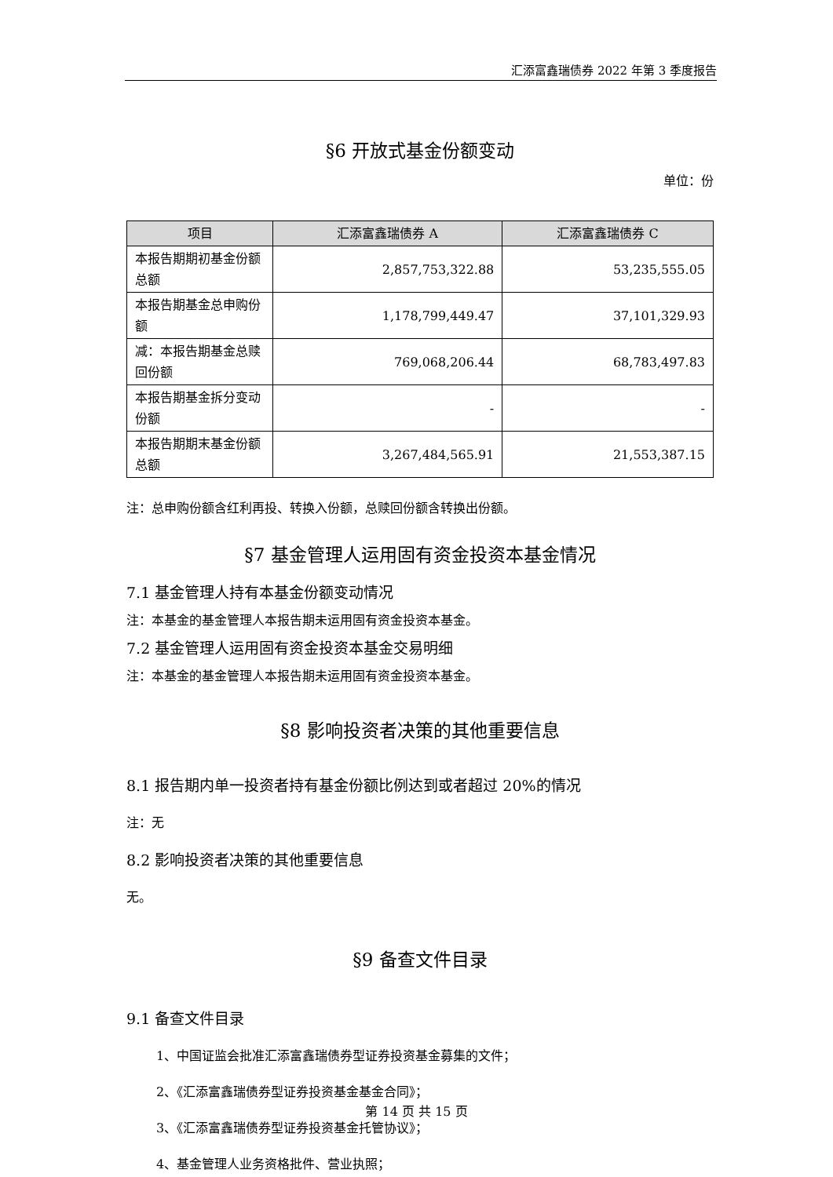汇添富鑫瑞债券 2022 年第 3 季度报告
§6 开放式基金份额变动
单位：份
| 项目 | 汇添富鑫瑞债券 A | 汇添富鑫瑞债券 C |
| --- | --- | --- |
| 本报告期期初基金份额总额 | 2,857,753,322.88 | 53,235,555.05 |
| 本报告期基金总申购份额 | 1,178,799,449.47 | 37,101,329.93 |
| 减：本报告期基金总赎回份额 | 769,068,206.44 | 68,783,497.83 |
| 本报告期基金拆分变动份额 | - | - |
| 本报告期期末基金份额总额 | 3,267,484,565.91 | 21,553,387.15 |
注：总申购份额含红利再投、转换入份额，总赎回份额含转换出份额。
§7 基金管理人运用固有资金投资本基金情况
7.1 基金管理人持有本基金份额变动情况
注：本基金的基金管理人本报告期未运用固有资金投资本基金。
7.2 基金管理人运用固有资金投资本基金交易明细
注：本基金的基金管理人本报告期未运用固有资金投资本基金。
§8 影响投资者决策的其他重要信息
8.1 报告期内单一投资者持有基金份额比例达到或者超过 20%的情况
注：无
8.2 影响投资者决策的其他重要信息
无。
§9 备查文件目录
9.1 备查文件目录
1、中国证监会批准汇添富鑫瑞债券型证券投资基金募集的文件；
2、《汇添富鑫瑞债券型证券投资基金基金合同》；
3、《汇添富鑫瑞债券型证券投资基金托管协议》；
4、基金管理人业务资格批件、营业执照；
第 14 页 共 15 页